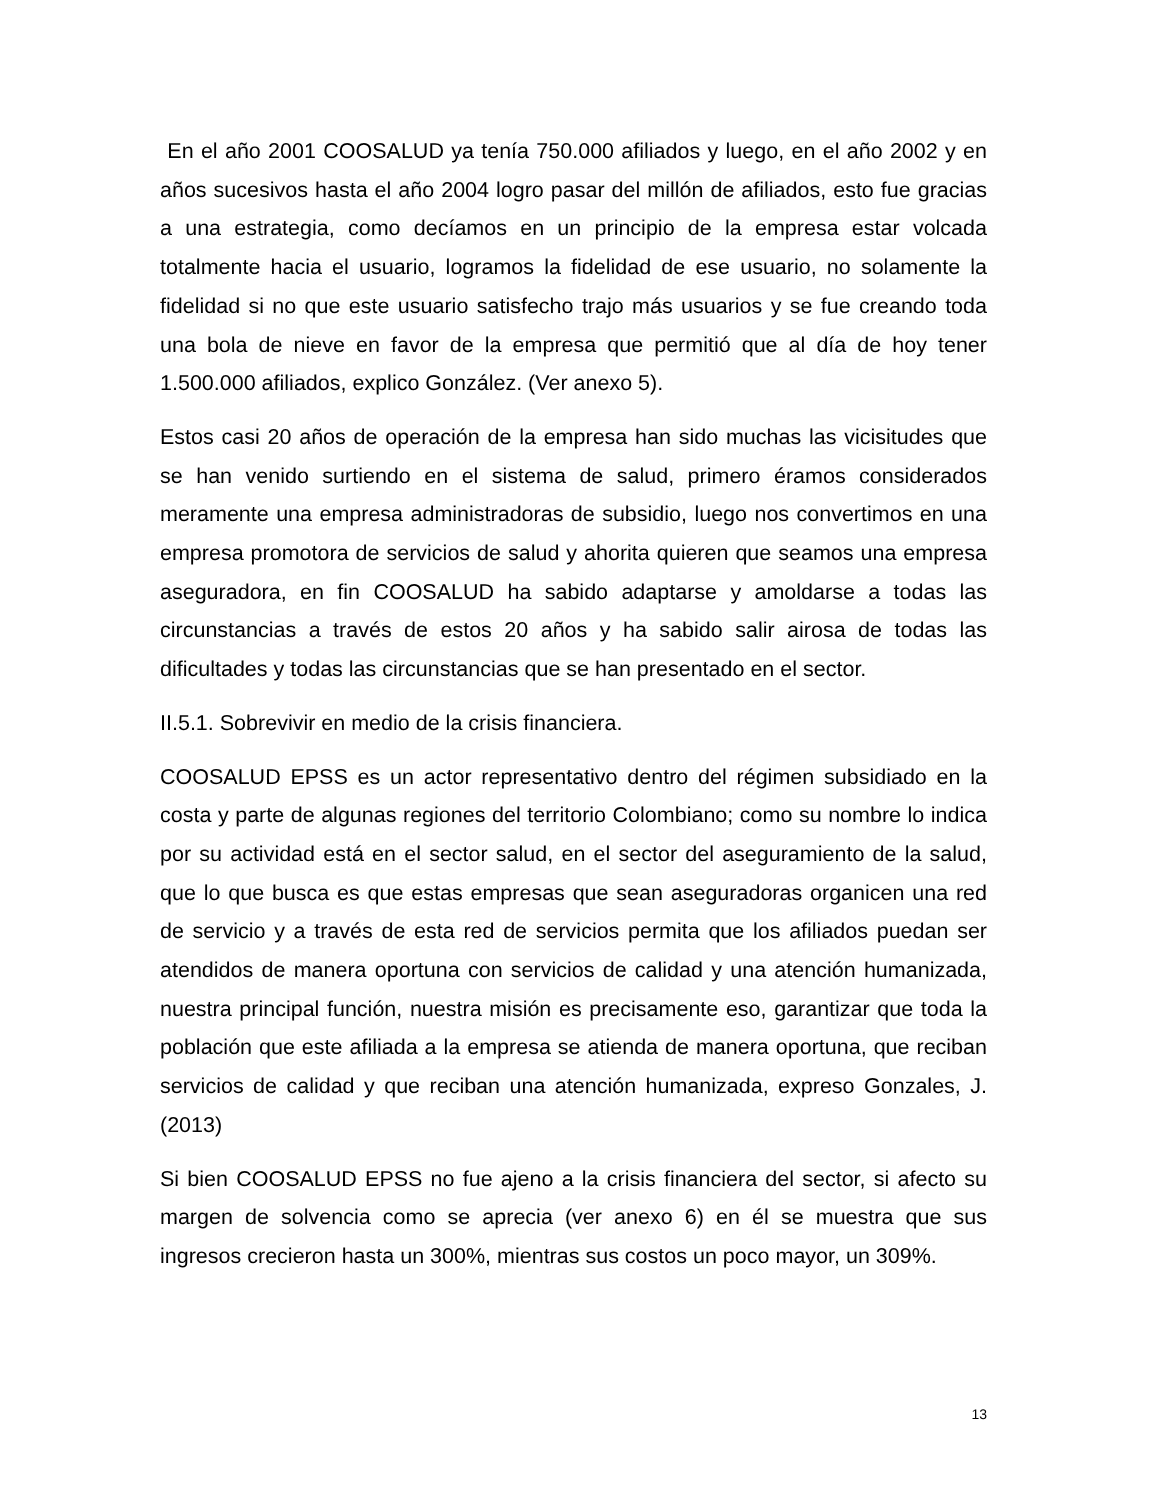En el año 2001 COOSALUD ya tenía 750.000 afiliados y luego, en el año 2002 y en años sucesivos hasta el año 2004 logro pasar del millón de afiliados, esto fue gracias a una estrategia, como decíamos en un principio de la empresa estar volcada totalmente hacia el usuario, logramos la fidelidad de ese usuario, no solamente la fidelidad si no que este usuario satisfecho trajo más usuarios y se fue creando toda una bola de nieve en favor de la empresa que permitió que al día de hoy tener 1.500.000 afiliados, explico González. (Ver anexo 5).
Estos casi 20 años de operación de la empresa han sido muchas las vicisitudes que se han venido surtiendo en el sistema de salud, primero éramos considerados meramente una empresa administradoras de subsidio, luego nos convertimos en una empresa promotora de servicios de salud y ahorita quieren que seamos una empresa aseguradora, en fin COOSALUD ha sabido adaptarse y amoldarse a todas las circunstancias a través de estos 20 años y ha sabido salir airosa de todas las dificultades y todas las circunstancias que se han presentado en el sector.
II.5.1. Sobrevivir en medio de la crisis financiera.
COOSALUD EPSS es un actor representativo dentro del régimen subsidiado en la costa y parte de algunas regiones del territorio Colombiano; como su nombre lo indica por su actividad está en el sector salud, en el sector del aseguramiento de la salud, que lo que busca es que estas empresas que sean aseguradoras organicen una red de servicio y a través de esta red de servicios permita que los afiliados puedan ser atendidos de manera oportuna con servicios de calidad y una atención humanizada, nuestra principal función, nuestra misión es precisamente eso, garantizar que toda la población que este afiliada a la empresa se atienda de manera oportuna, que reciban servicios de calidad y que reciban una atención humanizada, expreso Gonzales, J.(2013)
Si bien COOSALUD EPSS no fue ajeno a la crisis financiera del sector, si afecto su margen de solvencia como se aprecia (ver anexo 6) en él se muestra que sus ingresos crecieron hasta un 300%, mientras sus costos un poco mayor, un 309%.
13